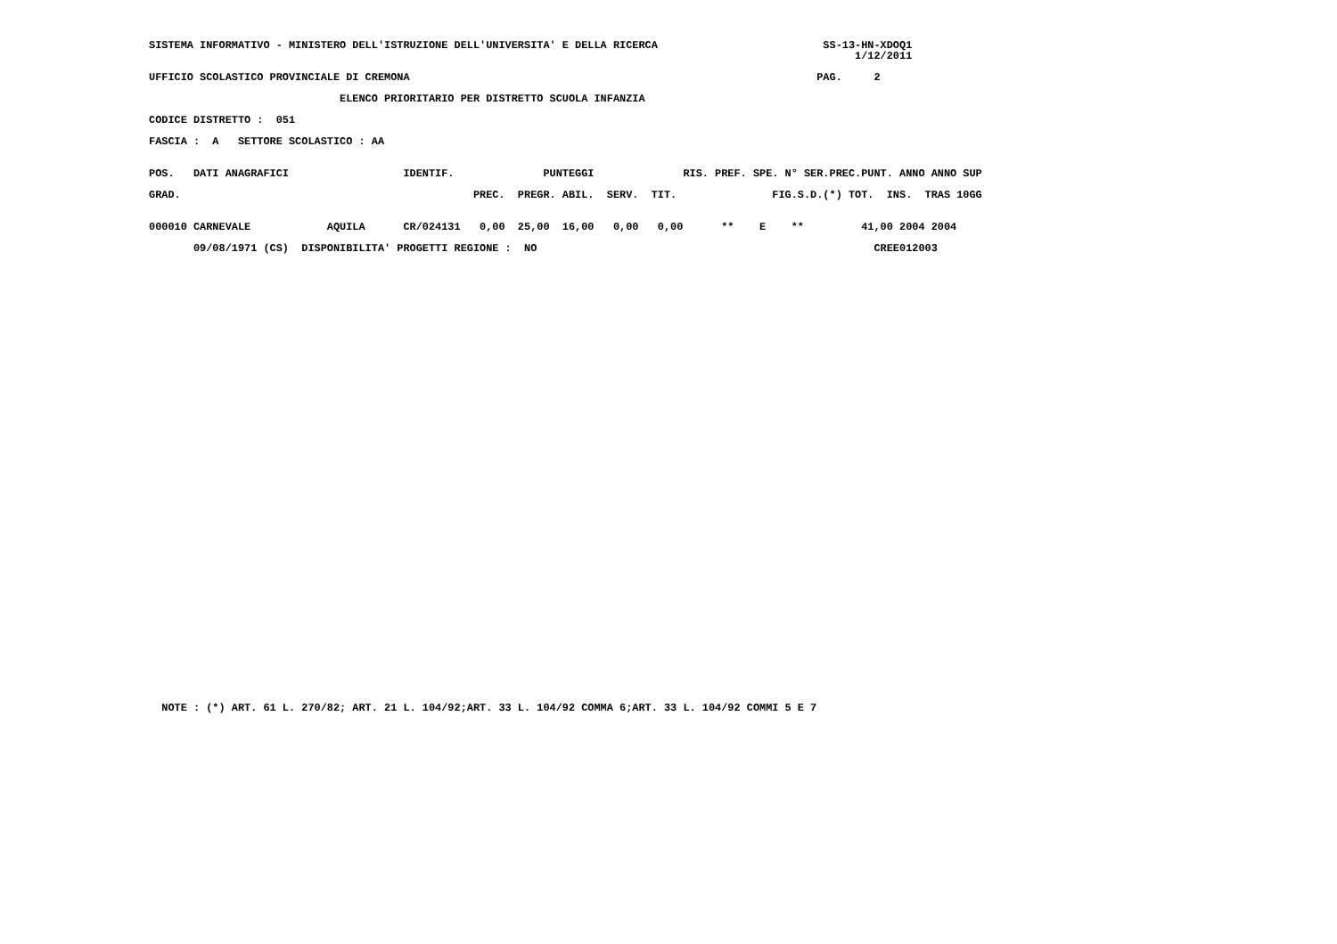SISTEMA INFORMATIVO - MINISTERO DELL'ISTRUZIONE DELL'UNIVERSITA' E DELLA RICERCA                          SS-13-HN-XDOQ1
                                                                                                               1/12/2011

UFFICIO SCOLASTICO PROVINCIALE DI CREMONA                                                                PAG.     2

                              ELENCO PRIORITARIO PER DISTRETTO SCUOLA INFANZIA

CODICE DISTRETTO :  051

FASCIA :  A   SETTORE SCOLASTICO : AA


POS.   DATI ANAGRAFICI                  IDENTIF.              PUNTEGGI              RIS. PREF. SPE. N° SER.PREC.PUNT. ANNO ANNO SUP

GRAD.                                              PREC.  PREGR. ABIL.  SERV.  TIT.               FIG.S.D.(*) TOT.  INS.  TRAS 10GG


000010 CARNEVALE            AQUILA      CR/024131   0,00  25,00  16,00   0,00   0,00      **    E    **         41,00 2004 2004

       09/08/1971 (CS)  DISPONIBILITA' PROGETTI REGIONE :  NO                                                     CREE012003










































  NOTE : (*) ART. 61 L. 270/82; ART. 21 L. 104/92;ART. 33 L. 104/92 COMMA 6;ART. 33 L. 104/92 COMMI 5 E 7